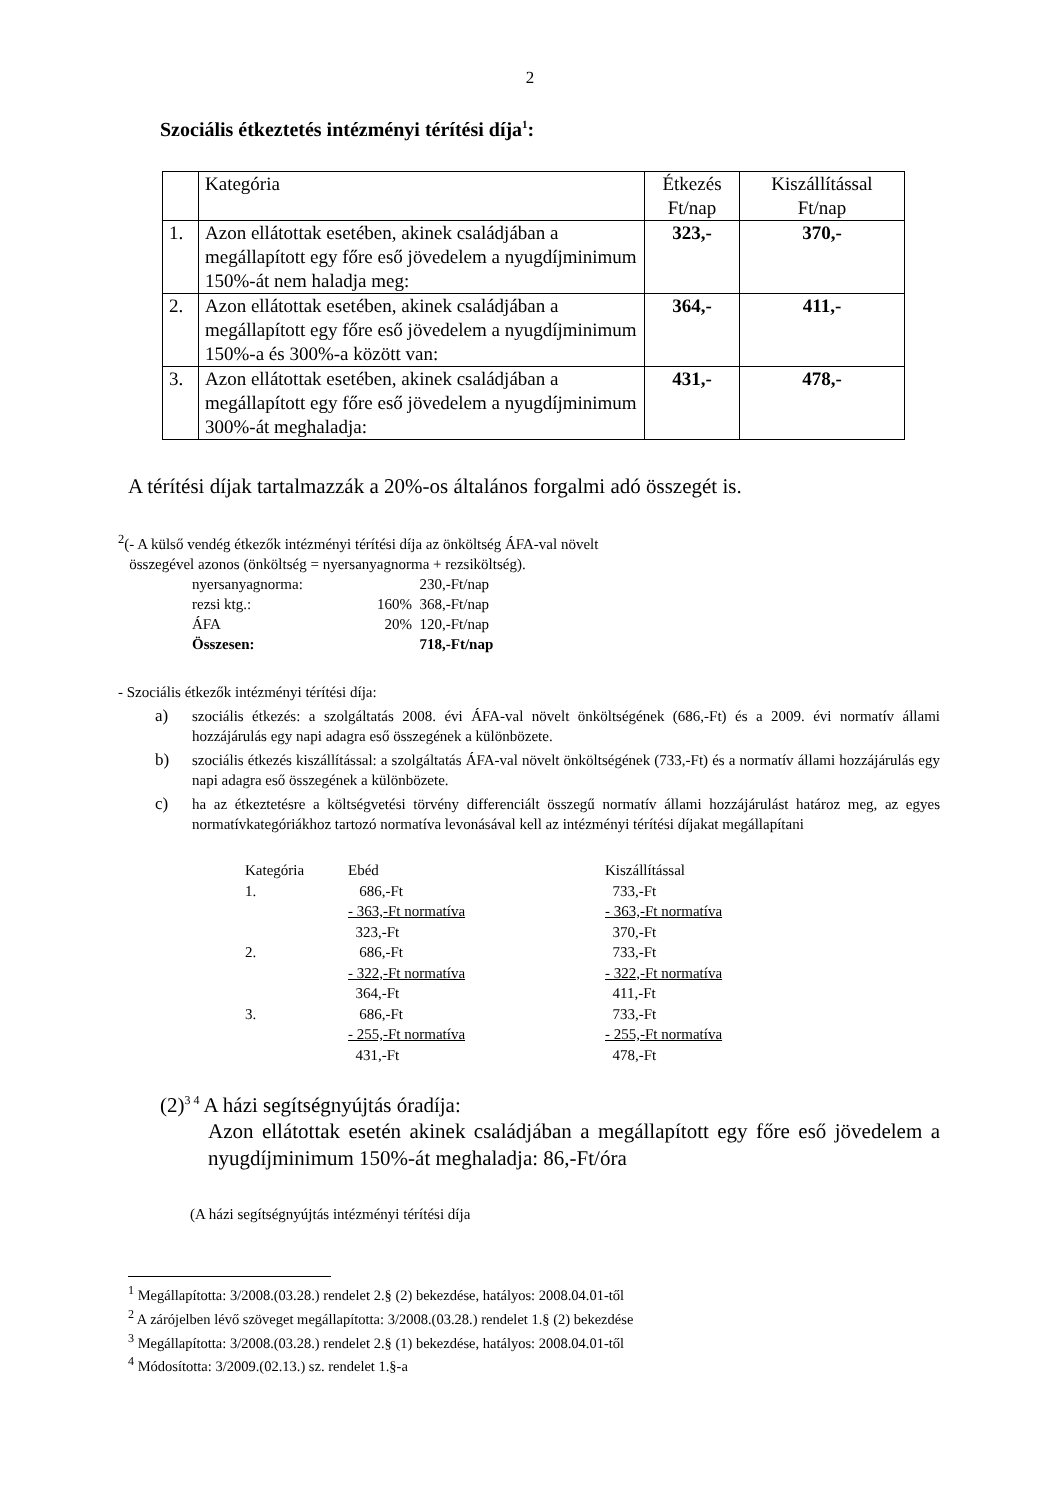2
Szociális étkeztetés intézményi térítési díja<sup>1</sup>:
| | Kategória | Étkezés Ft/nap | Kiszállítással Ft/nap |
| 1. | Azon ellátottak esetében, akinek családjában a megállapított egy főre eső jövedelem a nyugdíjminimum 150%-át nem haladja meg: | 323,- | 370,- |
| 2. | Azon ellátottak esetében, akinek családjában a megállapított egy főre eső jövedelem a nyugdíjminimum 150%-a és 300%-a között van: | 364,- | 411,- |
| 3. | Azon ellátottak esetében, akinek családjában a megállapított egy főre eső jövedelem a nyugdíjminimum 300%-át meghaladja: | 431,- | 478,- |
A térítési díjak tartalmazzák a 20%-os általános forgalmi adó összegét is.
<sup>2</sup> (- A külső vendég étkezők intézményi térítési díja az önköltség ÁFA-val növelt
összegével azonos (önköltség = nyersanyagnorma + rezsiköltség).
| nyersanyagnorma: | | 230,-Ft/nap |
| rezsi ktg.: | 160% | 368,-Ft/nap |
| ÁFA | 20% | 120,-Ft/nap |
| Összesen: | | 718,-Ft/nap |
- Szociális étkezők intézményi térítési díja:
a) szociális étkezés: a szolgáltatás 2008. évi ÁFA-val növelt önköltségének (686,-Ft) és a 2009. évi normatív állami hozzájárulás egy napi adagra eső összegének a különbözete.
b) szociális étkezés kiszállítással: a szolgáltatás ÁFA-val növelt önköltségének (733,-Ft) és a normatív állami hozzájárulás egy napi adagra eső összegének a különbözete.
c) ha az étkeztetésre a költségvetési törvény differenciált összegű normatív állami hozzájárulást határoz meg, az egyes normatívkategóriákhoz tartozó normatíva levonásával kell az intézményi térítési díjakat megállapítani
| Kategória | Ebéd | Kiszállítással |
| 1. | 686,-Ft | 733,-Ft |
| | - 363,-Ft normatíva | - 363,-Ft normatíva |
| | 323,-Ft | 370,-Ft |
| 2. | 686,-Ft | 733,-Ft |
| | - 322,-Ft normatíva | - 322,-Ft normatíva |
| | 364,-Ft | 411,-Ft |
| 3. | 686,-Ft | 733,-Ft |
| | - 255,-Ft normatíva | - 255,-Ft normatíva |
| | 431,-Ft | 478,-Ft |
(2)<sup>3 4</sup> A házi segítségnyújtás óradíja:
Azon ellátottak esetén akinek családjában a megállapított egy főre eső jövedelem a nyugdíjminimum 150%-át meghaladja: 86,-Ft/óra
(A házi segítségnyújtás intézményi térítési díja
<sup>1</sup> Megállapította: 3/2008.(03.28.) rendelet 2.§ (2) bekezdése, hatályos: 2008.04.01-től
<sup>2</sup> A zárójelben lévő szöveget megállapította: 3/2008.(03.28.) rendelet 1.§ (2) bekezdése
<sup>3</sup> Megállapította: 3/2008.(03.28.) rendelet 2.§ (1) bekezdése, hatályos: 2008.04.01-től
<sup>4</sup> Módosította: 3/2009.(02.13.) sz. rendelet 1.§-a